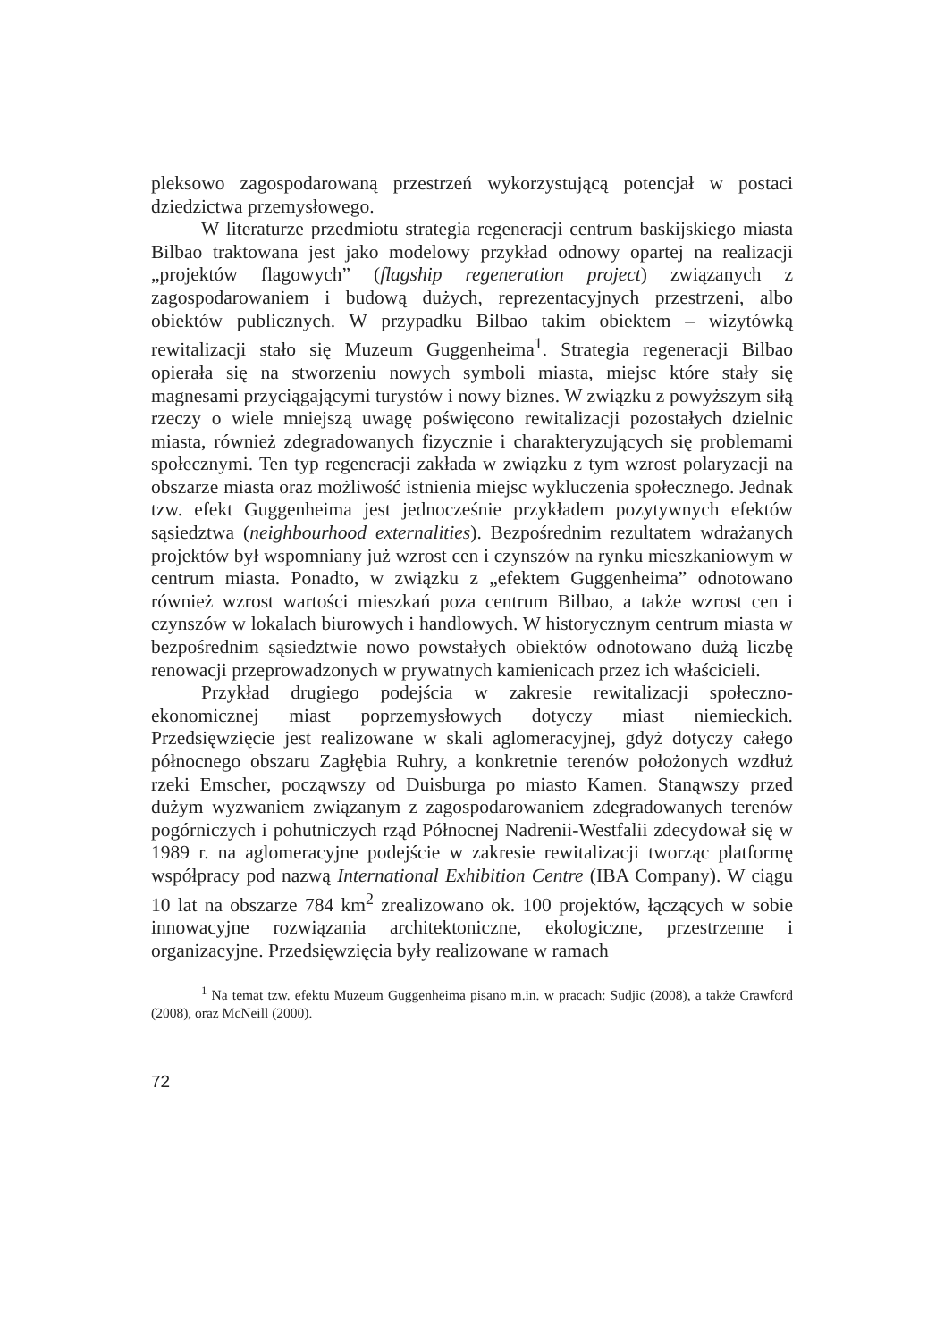pleksowo zagospodarowaną przestrzeń wykorzystującą potencjał w postaci dziedzictwa przemysłowego.
W literaturze przedmiotu strategia regeneracji centrum baskijskiego miasta Bilbao traktowana jest jako modelowy przykład odnowy opartej na realizacji „projektów flagowych” (flagship regeneration project) związanych z zagospodarowaniem i budową dużych, reprezentacyjnych przestrzeni, albo obiektów publicznych. W przypadku Bilbao takim obiektem – wizytówką rewitalizacji stało się Muzeum Guggenheima<sup>1</sup>. Strategia regeneracji Bilbao opierała się na stworzeniu nowych symboli miasta, miejsc które stały się magnesami przyciągającymi turystów i nowy biznes. W związku z powyższym siłą rzeczy o wiele mniejszą uwagę poświęcono rewitalizacji pozostałych dzielnic miasta, również zdegradowanych fizycznie i charakteryzujących się problemami społecznymi. Ten typ regeneracji zakłada w związku z tym wzrost polaryzacji na obszarze miasta oraz możliwość istnienia miejsc wykluczenia społecznego. Jednak tzw. efekt Guggenheima jest jednocześnie przykładem pozytywnych efektów sąsiedztwa (neighbourhood externalities). Bezpośrednim rezultatem wdrażanych projektów był wspomniany już wzrost cen i czynszów na rynku mieszkaniowym w centrum miasta. Ponadto, w związku z „efektem Guggenheima” odnotowano również wzrost wartości mieszkań poza centrum Bilbao, a także wzrost cen i czynszów w lokalach biurowych i handlowych. W historycznym centrum miasta w bezpośrednim sąsiedztwie nowo powstałych obiektów odnotowano dużą liczbę renowacji przeprowadzonych w prywatnych kamienicach przez ich właścicieli.
Przykład drugiego podejścia w zakresie rewitalizacji społeczno-ekonomicznej miast poprzemysłowych dotyczy miast niemieckich. Przedsięwzięcie jest realizowane w skali aglomeracyjnej, gdyż dotyczy całego północnego obszaru Zagłębia Ruhry, a konkretnie terenów położonych wzdłuż rzeki Emscher, począwszy od Duisburga po miasto Kamen. Stanąwszy przed dużym wyzwaniem związanym z zagospodarowaniem zdegradowanych terenów pogórniczych i pohutniczych rząd Północnej Nadrenii-Westfalii zdecydował się w 1989 r. na aglomeracyjne podejście w zakresie rewitalizacji tworząc platformę współpracy pod nazwą International Exhibition Centre (IBA Company). W ciągu 10 lat na obszarze 784 km<sup>2</sup> zrealizowano ok. 100 projektów, łączących w sobie innowacyjne rozwiązania architektoniczne, ekologiczne, przestrzenne i organizacyjne. Przedsięwzięcia były realizowane w ramach
<sup>1</sup> Na temat tzw. efektu Muzeum Guggenheima pisano m.in. w pracach: Sudjic (2008), a także Crawford (2008), oraz McNeill (2000).
72